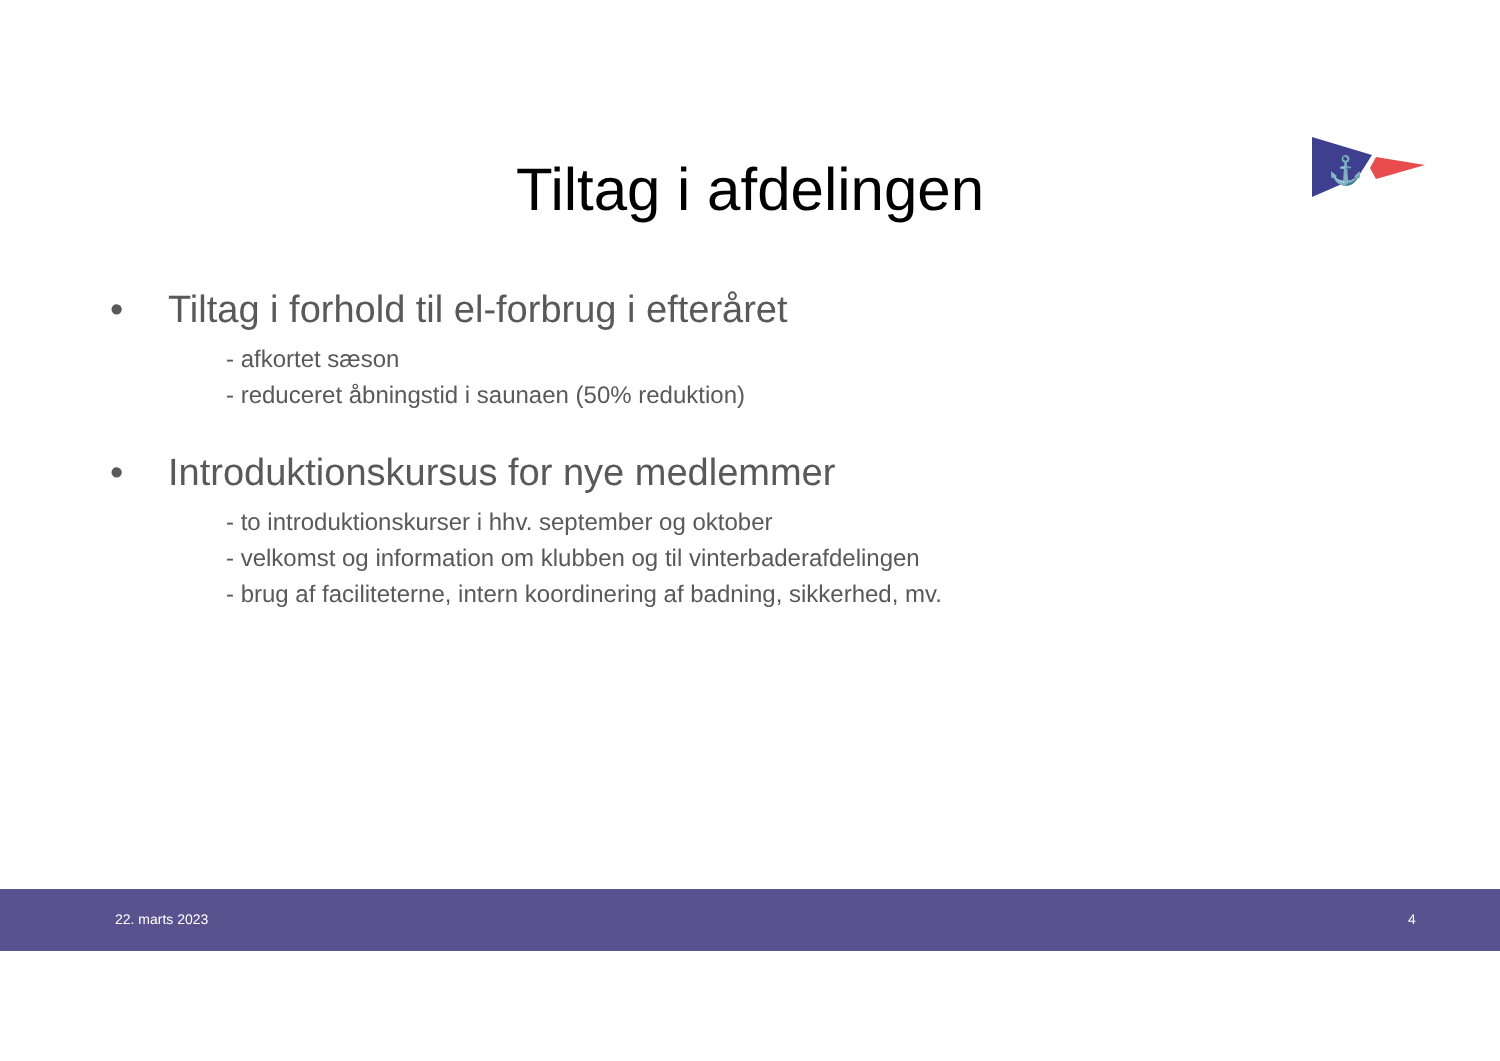⚓
Tiltag i afdelingen
• Tiltag i forhold til el-forbrug i efteråret
- afkortet sæson
- reduceret åbningstid i saunaen (50% reduktion)
• Introduktionskursus for nye medlemmer
- to introduktionskurser i hhv. september og oktober
- velkomst og information om klubben og til vinterbaderafdelingen
- brug af faciliteterne, intern koordinering af badning, sikkerhed, mv.
22. marts 2023 4